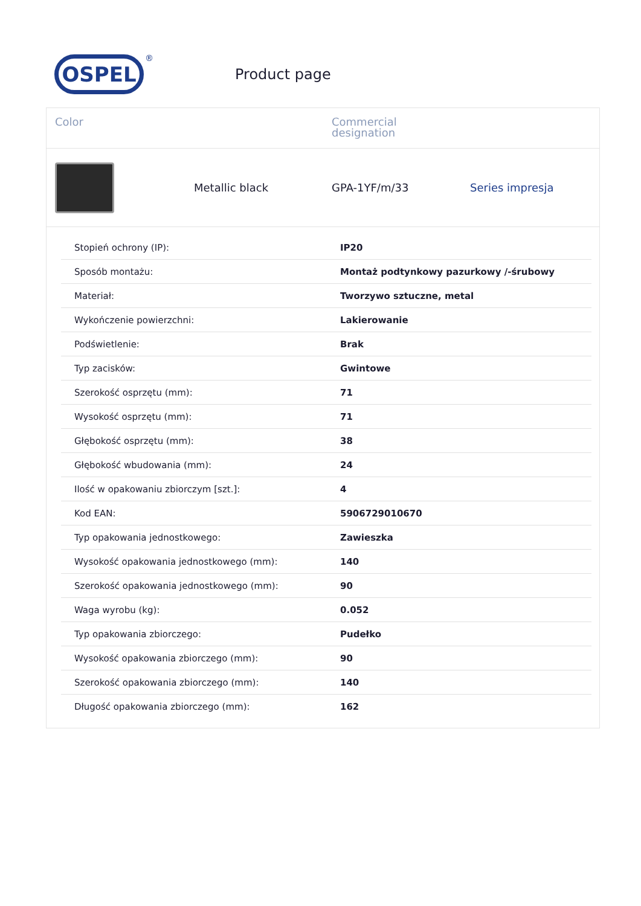OSPEL
®
Product page
Color
Commercial
designation
Metallic black
GPA-1YF/m/33
Series impresja
| Stopień ochrony (IP): | IP20 |
| Sposób montażu: | Montaż podtynkowy pazurkowy /-śrubowy |
| Materiał: | Tworzywo sztuczne, metal |
| Wykończenie powierzchni: | Lakierowanie |
| Podświetlenie: | Brak |
| Typ zacisków: | Gwintowe |
| Szerokość osprzętu (mm): | 71 |
| Wysokość osprzętu (mm): | 71 |
| Głębokość osprzętu (mm): | 38 |
| Głębokość wbudowania (mm): | 24 |
| Ilość w opakowaniu zbiorczym [szt.]: | 4 |
| Kod EAN: | 5906729010670 |
| Typ opakowania jednostkowego: | Zawieszka |
| Wysokość opakowania jednostkowego (mm): | 140 |
| Szerokość opakowania jednostkowego (mm): | 90 |
| Waga wyrobu (kg): | 0.052 |
| Typ opakowania zbiorczego: | Pudełko |
| Wysokość opakowania zbiorczego (mm): | 90 |
| Szerokość opakowania zbiorczego (mm): | 140 |
| Długość opakowania zbiorczego (mm): | 162 |